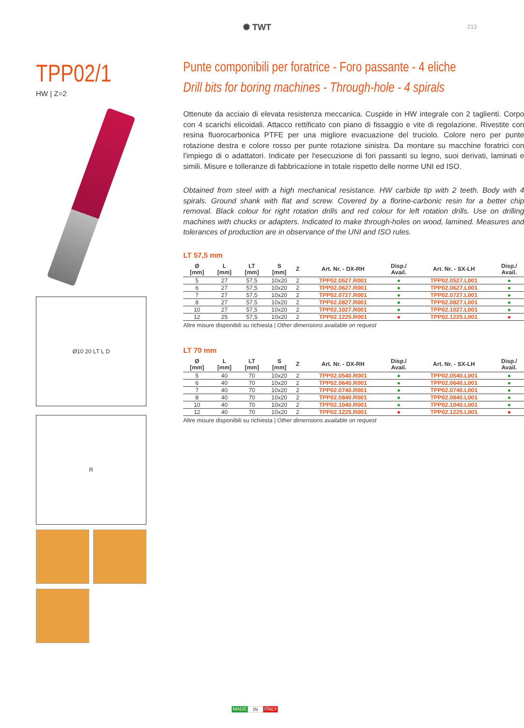✺ TWT 213
TPP02/1
HW | Z=2
Ø10 20 LT L D
R
Punte componibili per foratrice - Foro passante - 4 eliche
Drill bits for boring machines - Through-hole - 4 spirals
Ottenute da acciaio di elevata resistenza meccanica. Cuspide in HW integrale con 2 taglienti. Corpo con 4 scarichi elicoidali. Attacco rettificato con piano di fissaggio e vite di regolazione. Rivestite con resina fluorocarbonica PTFE per una migliore evacuazione del truciolo. Colore nero per punte rotazione destra e colore rosso per punte rotazione sinistra. Da montare su macchine foratrici con l'impiego di o adattatori. Indicate per l'esecuzione di fori passanti su legno, suoi derivati, laminati e simili. Misure e tolleranze di fabbricazione in totale rispetto delle norme UNI ed ISO.
Obtained from steel with a high mechanical resistance. HW carbide tip with 2 teeth. Body with 4 spirals. Ground shank with flat and screw. Covered by a florine-carbonic resin for a better chip removal. Black colour for right rotation drills and red colour for left rotation drills. Use on drilling machines with chucks or adapters. Indicated to make through-holes on wood, lamined. Measures and tolerances of production are in observance of the UNI and ISO rules.
LT 57,5 mm
| Ø [mm] | L [mm] | LT [mm] | S [mm] | Z | Art. Nr. - DX-RH | Disp./ Avail. | Art. Nr. - SX-LH | Disp./ Avail. |
| --- | --- | --- | --- | --- | --- | --- | --- | --- |
| 5 | 27 | 57,5 | 10x20 | 2 | TPP02.0527.R001 | ● | TPP02.0527.L001 | ● |
| 6 | 27 | 57,5 | 10x20 | 2 | TPP02.0627.R001 | ● | TPP02.0627.L001 | ● |
| 7 | 27 | 57,5 | 10x20 | 2 | TPP02.0727.R001 | ● | TPP02.0727.L001 | ● |
| 8 | 27 | 57,5 | 10x20 | 2 | TPP02.0827.R001 | ● | TPP02.0827.L001 | ● |
| 10 | 27 | 57,5 | 10x20 | 2 | TPP02.1027.R001 | ● | TPP02.1027.L001 | ● |
| 12 | 25 | 57,5 | 10x20 | 2 | TPP02.1225.R001 | ● | TPP02.1225.L001 | ● |
Altre misure disponibili su richiesta | Other dimensions available on request
LT 70 mm
| Ø [mm] | L [mm] | LT [mm] | S [mm] | Z | Art. Nr. - DX-RH | Disp./ Avail. | Art. Nr. - SX-LH | Disp./ Avail. |
| --- | --- | --- | --- | --- | --- | --- | --- | --- |
| 5 | 40 | 70 | 10x20 | 2 | TPP02.0540.R001 | ● | TPP02.0540.L001 | ● |
| 6 | 40 | 70 | 10x20 | 2 | TPP02.0640.R001 | ● | TPP02.0640.L001 | ● |
| 7 | 40 | 70 | 10x20 | 2 | TPP02.0740.R001 | ● | TPP02.0740.L001 | ● |
| 8 | 40 | 70 | 10x20 | 2 | TPP02.0840.R001 | ● | TPP02.0840.L001 | ● |
| 10 | 40 | 70 | 10x20 | 2 | TPP02.1040.R001 | ● | TPP02.1040.L001 | ● |
| 12 | 40 | 70 | 10x20 | 2 | TPP02.1225.R001 | ● | TPP02.1225.L001 | ● |
Altre misure disponibili su richiesta | Other dimensions available on request
MADE IN ITALY